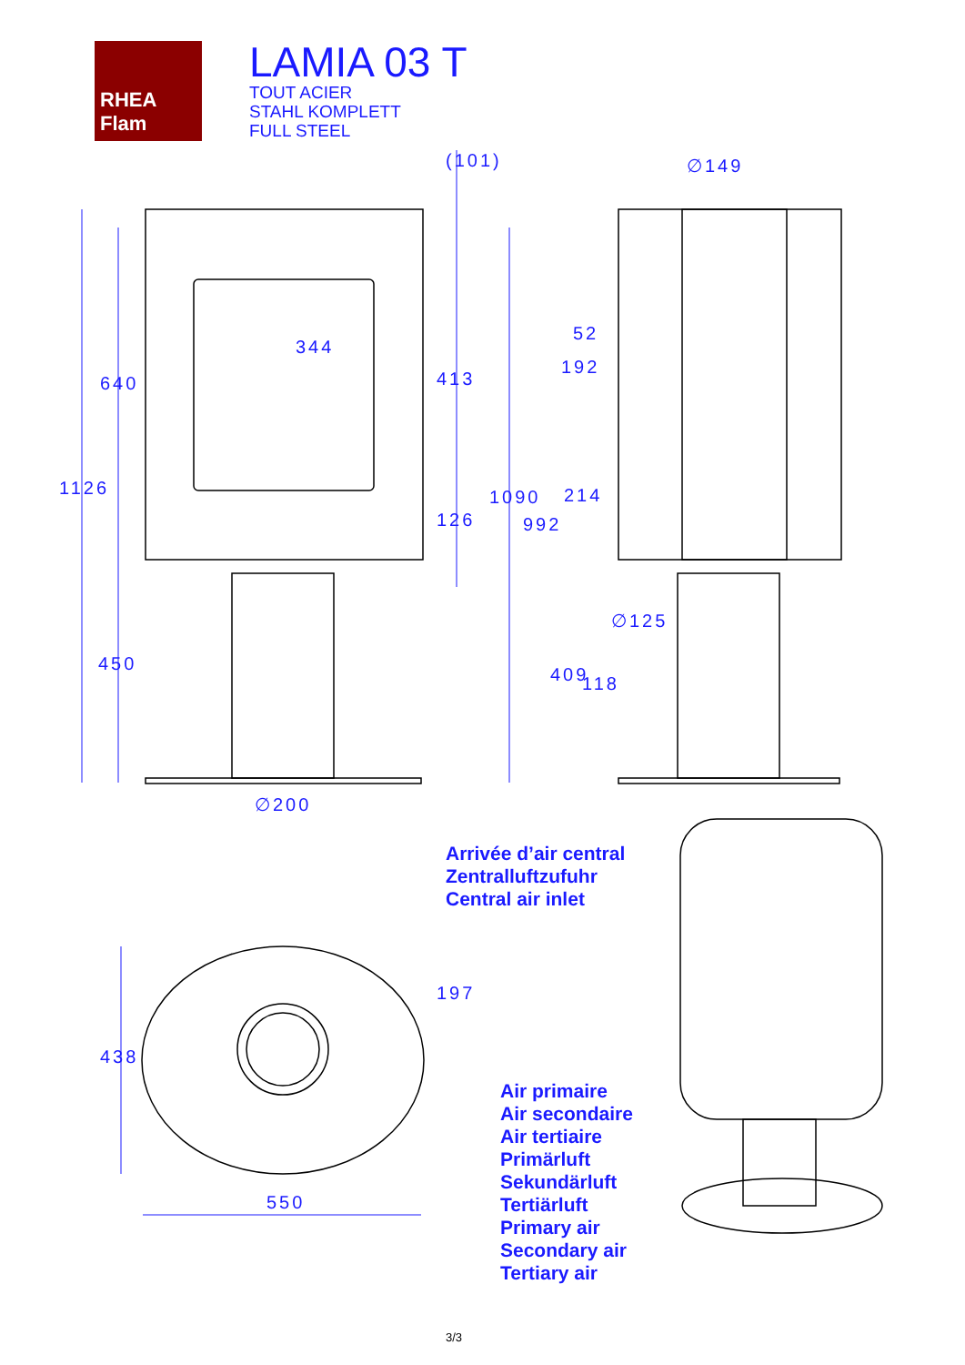RHEA Flam
LAMIA 03 T
TOUT ACIER
STAHL KOMPLETT
FULL STEEL
(101) ∅149
344
52
192
640 413
1126 214
1090
126 992
∅125
450
409 118
∅200
Arrivée d’air central
Zentralluftzufuhr
Central air inlet
197
438
550
Air primaire
Air secondaire
Air tertiaire
Primärluft
Sekundärluft
Tertiärluft
Primary air
Secondary air
Tertiary air
3/3